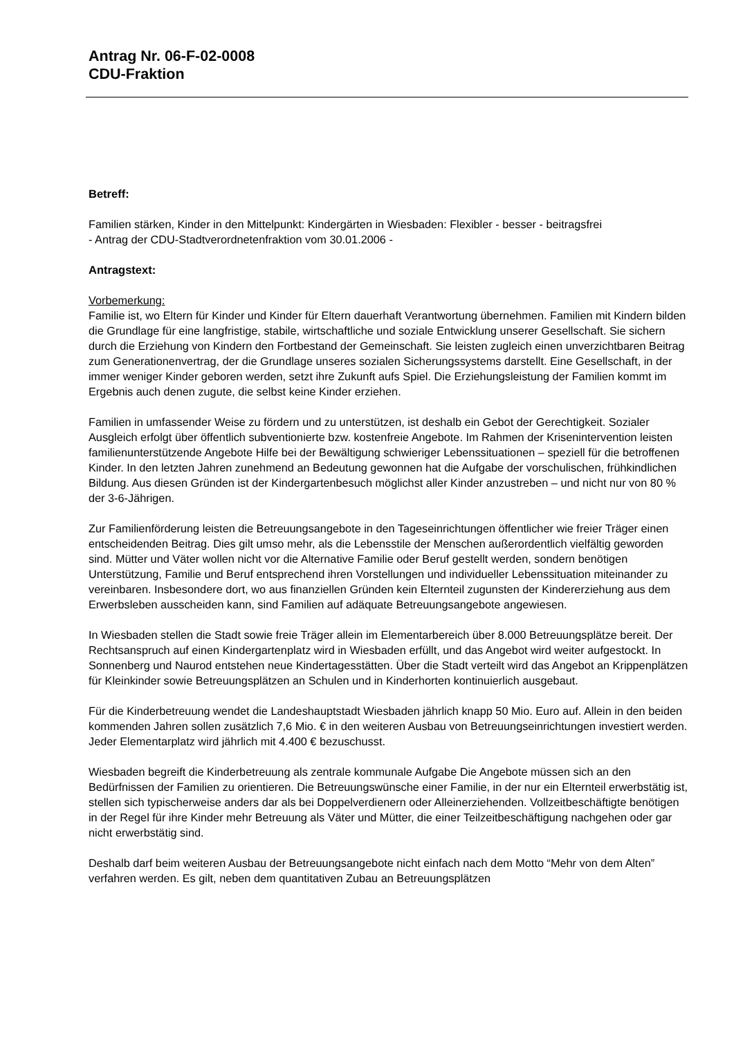Antrag Nr. 06-F-02-0008
CDU-Fraktion
Betreff:
Familien stärken, Kinder in den Mittelpunkt: Kindergärten in Wiesbaden: Flexibler - besser - beitragsfrei
- Antrag der CDU-Stadtverordnetenfraktion vom 30.01.2006 -
Antragstext:
Vorbemerkung:
Familie ist, wo Eltern für Kinder und Kinder für Eltern dauerhaft Verantwortung übernehmen. Familien mit Kindern bilden die Grundlage für eine langfristige, stabile, wirtschaftliche und soziale Entwicklung unserer Gesellschaft. Sie sichern durch die Erziehung von Kindern den Fortbestand der Gemeinschaft. Sie leisten zugleich einen unverzichtbaren Beitrag zum Generationenvertrag, der die Grundlage unseres sozialen Sicherungssystems darstellt. Eine Gesellschaft, in der immer weniger Kinder geboren werden, setzt ihre Zukunft aufs Spiel. Die Erziehungsleistung der Familien kommt im Ergebnis auch denen zugute, die selbst keine Kinder erziehen.
Familien in umfassender Weise zu fördern und zu unterstützen, ist deshalb ein Gebot der Gerechtigkeit. Sozialer Ausgleich erfolgt über öffentlich subventionierte bzw. kostenfreie Angebote. Im Rahmen der Krisenintervention leisten familienunterstützende Angebote Hilfe bei der Bewältigung schwieriger Lebenssituationen – speziell für die betroffenen Kinder. In den letzten Jahren zunehmend an Bedeutung gewonnen hat die Aufgabe der vorschulischen, frühkindlichen Bildung. Aus diesen Gründen ist der Kindergartenbesuch möglichst aller Kinder anzustreben – und nicht nur von 80 % der 3-6-Jährigen.
Zur Familienförderung leisten die Betreuungsangebote in den Tageseinrichtungen öffentlicher wie freier Träger einen entscheidenden Beitrag. Dies gilt umso mehr, als die Lebensstile der Menschen außerordentlich vielfältig geworden sind. Mütter und Väter wollen nicht vor die Alternative Familie oder Beruf gestellt werden, sondern benötigen Unterstützung, Familie und Beruf entsprechend ihren Vorstellungen und individueller Lebenssituation miteinander zu vereinbaren. Insbesondere dort, wo aus finanziellen Gründen kein Elternteil zugunsten der Kindererziehung aus dem Erwerbsleben ausscheiden kann, sind Familien auf adäquate Betreuungsangebote angewiesen.
In Wiesbaden stellen die Stadt sowie freie Träger allein im Elementarbereich über 8.000 Betreuungsplätze bereit. Der Rechtsanspruch auf einen Kindergartenplatz wird in Wiesbaden erfüllt, und das Angebot wird weiter aufgestockt. In Sonnenberg und Naurod entstehen neue Kindertagesstätten. Über die Stadt verteilt wird das Angebot an Krippenplätzen für Kleinkinder sowie Betreuungsplätzen an Schulen und in Kinderhorten kontinuierlich ausgebaut.
Für die Kinderbetreuung wendet die Landeshauptstadt Wiesbaden jährlich knapp 50 Mio. Euro auf. Allein in den beiden kommenden Jahren sollen zusätzlich 7,6 Mio. € in den weiteren Ausbau von Betreuungseinrichtungen investiert werden. Jeder Elementarplatz wird jährlich mit 4.400 € bezuschusst.
Wiesbaden begreift die Kinderbetreuung als zentrale kommunale Aufgabe Die Angebote müssen sich an den Bedürfnissen der Familien zu orientieren. Die Betreuungswünsche einer Familie, in der nur ein Elternteil erwerbstätig ist, stellen sich typischerweise anders dar als bei Doppelverdienern oder Alleinerziehenden. Vollzeitbeschäftigte benötigen in der Regel für ihre Kinder mehr Betreuung als Väter und Mütter, die einer Teilzeitbeschäftigung nachgehen oder gar nicht erwerbstätig sind.
Deshalb darf beim weiteren Ausbau der Betreuungsangebote nicht einfach nach dem Motto “Mehr von dem Alten” verfahren werden. Es gilt, neben dem quantitativen Zubau an Betreuungsplätzen